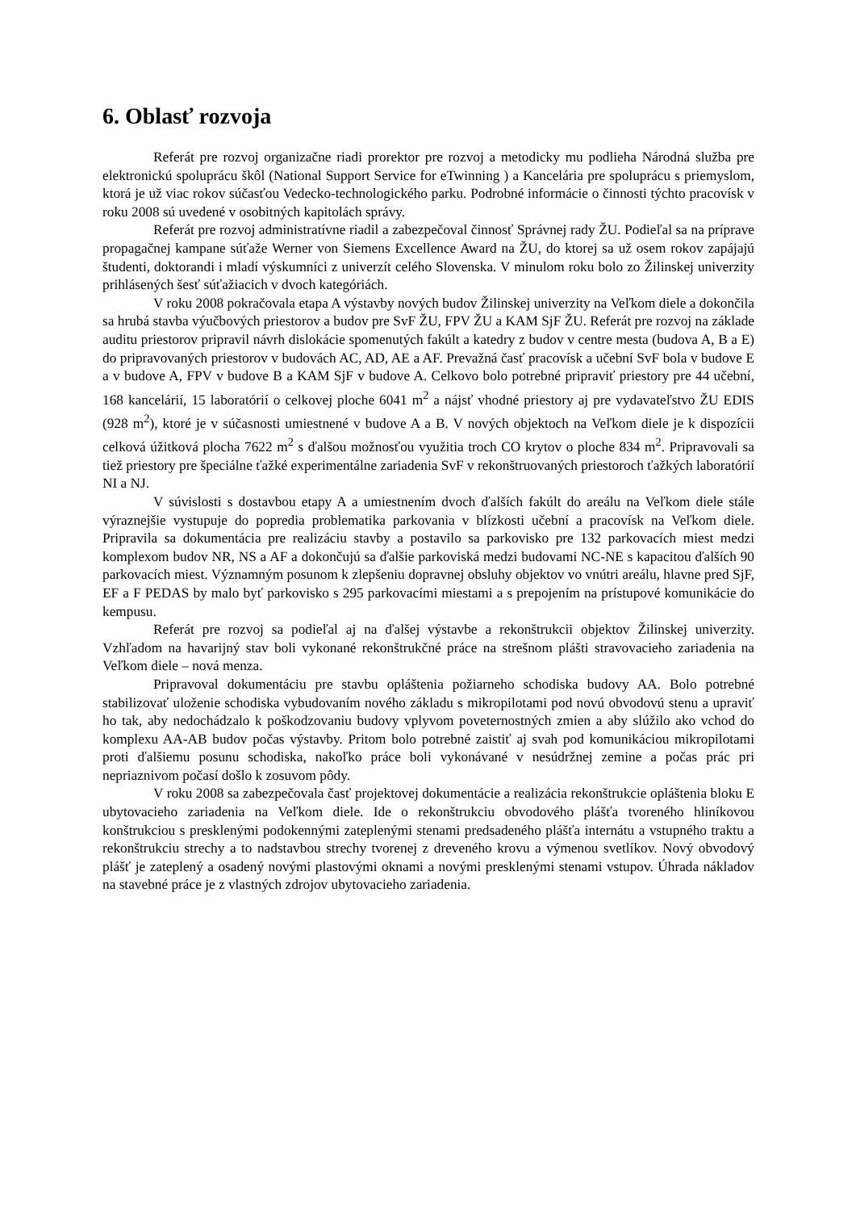6. Oblasť rozvoja
Referát pre rozvoj organizačne riadi prorektor pre rozvoj a metodicky mu podlieha Národná služba pre elektronickú spoluprácu škôl (National Support Service for eTwinning ) a Kancelária pre spoluprácu s priemyslom, ktorá je už viac rokov súčasťou Vedecko-technologického parku. Podrobné informácie o činnosti týchto pracovísk v roku 2008 sú uvedené v osobitných kapitolách správy.
Referát pre rozvoj administratívne riadil a zabezpečoval činnosť Správnej rady ŽU. Podieľal sa na príprave propagačnej kampane súťaže Werner von Siemens Excellence Award na ŽU, do ktorej sa už osem rokov zapájajú študenti, doktorandi i mladí výskumníci z univerzít celého Slovenska. V minulom roku bolo zo Žilinskej univerzity prihlásených šesť súťažiacich v dvoch kategóriách.
V roku 2008 pokračovala etapa A výstavby nových budov Žilinskej univerzity na Veľkom diele a dokončila sa hrubá stavba výučbových priestorov a budov pre SvF ŽU, FPV ŽU a KAM SjF ŽU. Referát pre rozvoj na základe auditu priestorov pripravil návrh dislokácie spomenutých fakúlt a katedry z budov v centre mesta (budova A, B a E) do pripravovaných priestorov v budovách AC, AD, AE a AF. Prevažná časť pracovísk a učební SvF bola v budove E a v budove A, FPV v budove B a KAM SjF v budove A. Celkovo bolo potrebné pripraviť priestory pre 44 učební, 168 kancelárií, 15 laboratórií o celkovej ploche 6041 m<sup>2</sup> a nájsť vhodné priestory aj pre vydavateľstvo ŽU EDIS (928 m<sup>2</sup>), ktoré je v súčasnosti umiestnené v budove A a B. V nových objektoch na Veľkom diele je k dispozícii celková úžitková plocha 7622 m<sup>2</sup> s ďalšou možnosťou využitia troch CO krytov o ploche 834 m<sup>2</sup>. Pripravovali sa tiež priestory pre špeciálne ťažké experimentálne zariadenia SvF v rekonštruovaných priestoroch ťažkých laboratórií NI a NJ.
V súvislosti s dostavbou etapy A a umiestnením dvoch ďalších fakúlt do areálu na Veľkom diele stále výraznejšie vystupuje do popredia problematika parkovania v blízkosti učební a pracovísk na Veľkom diele. Pripravila sa dokumentácia pre realizáciu stavby a postavilo sa parkovisko pre 132 parkovacích miest medzi komplexom budov NR, NS a AF a dokončujú sa ďalšie parkoviská medzi budovami NC-NE s kapacitou ďalších 90 parkovacích miest. Významným posunom k zlepšeniu dopravnej obsluhy objektov vo vnútri areálu, hlavne pred SjF, EF a F PEDAS by malo byť parkovisko s 295 parkovacími miestami a s prepojením na prístupové komunikácie do kempusu.
Referát pre rozvoj sa podieľal aj na ďalšej výstavbe a rekonštrukcii objektov Žilinskej univerzity. Vzhľadom na havarijný stav boli vykonané rekonštrukčné práce na strešnom plášti stravovacieho zariadenia na Veľkom diele – nová menza.
Pripravoval dokumentáciu pre stavbu opláštenia požiarneho schodiska budovy AA. Bolo potrebné stabilizovať uloženie schodiska vybudovaním nového základu s mikropilotami pod novú obvodovú stenu a upraviť ho tak, aby nedochádzalo k poškodzovaniu budovy vplyvom poveternostných zmien a aby slúžilo ako vchod do komplexu AA-AB budov počas výstavby. Pritom bolo potrebné zaistiť aj svah pod komunikáciou mikropilotami proti ďalšiemu posunu schodiska, nakoľko práce boli vykonávané v nesúdržnej zemine a počas prác pri nepriaznivom počasí došlo k zosuvom pôdy.
V roku 2008 sa zabezpečovala časť projektovej dokumentácie a realizácia rekonštrukcie opláštenia bloku E ubytovacieho zariadenia na Veľkom diele. Ide o rekonštrukciu obvodového plášťa tvoreného hliníkovou konštrukciou s presklenými podokennými zateplenými stenami predsadeného plášťa internátu a vstupného traktu a rekonštrukciu strechy a to nadstavbou strechy tvorenej z dreveného krovu a výmenou svetlíkov. Nový obvodový plášť je zateplený a osadený novými plastovými oknami a novými presklenými stenami vstupov. Úhrada nákladov na stavebné práce je z vlastných zdrojov ubytovacieho zariadenia.